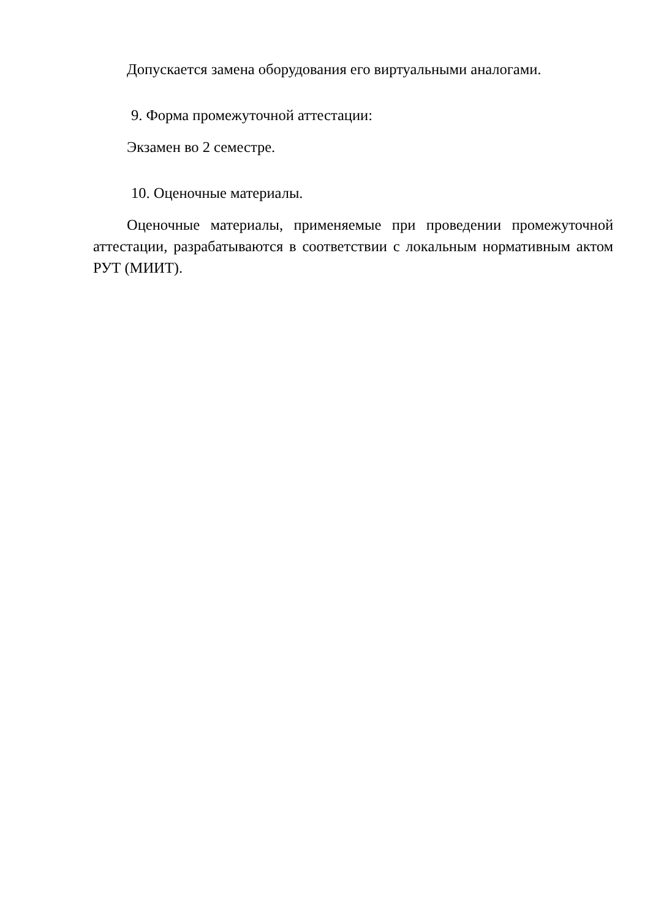Допускается замена оборудования его виртуальными аналогами.
9. Форма промежуточной аттестации:
Экзамен во 2 семестре.
10. Оценочные материалы.
Оценочные материалы, применяемые при проведении промежуточной аттестации, разрабатываются в соответствии с локальным нормативным актом РУТ (МИИТ).